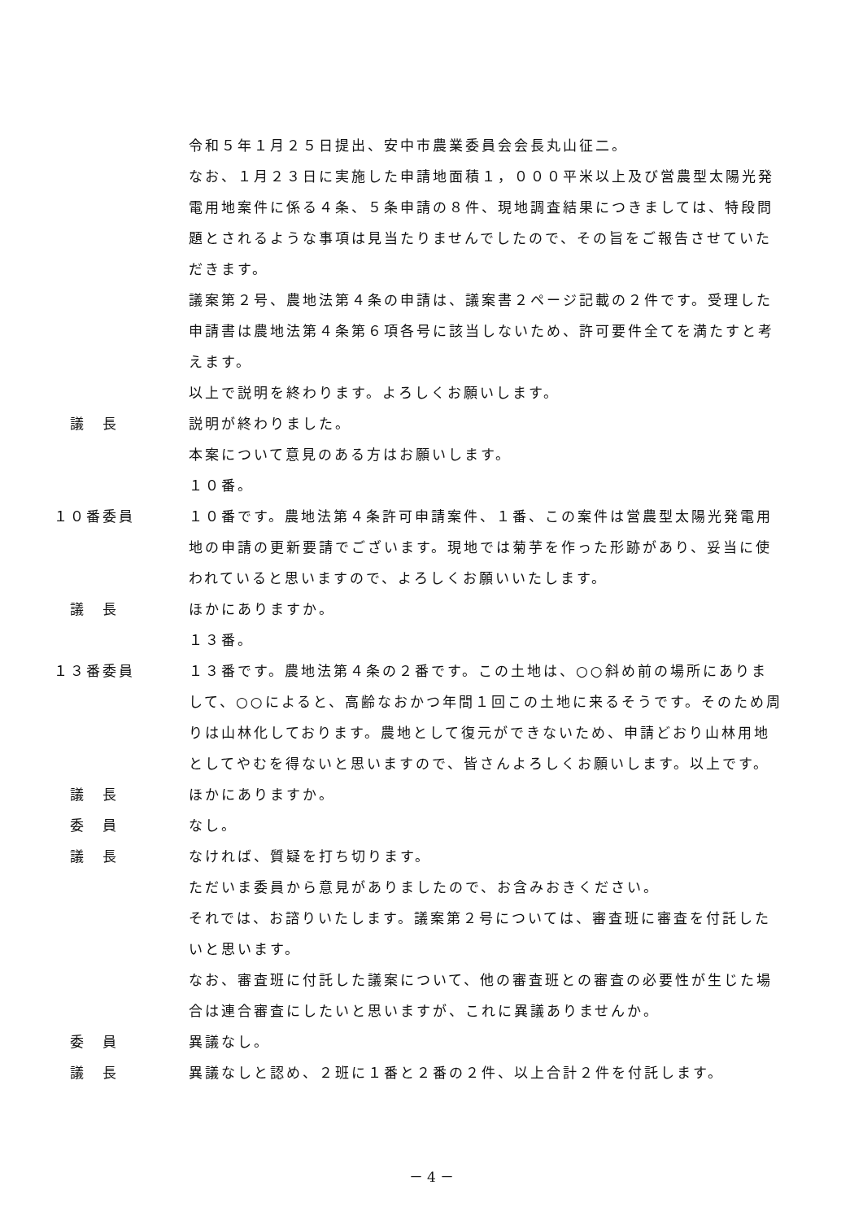令和５年１月２５日提出、安中市農業委員会会長丸山征二。
なお、１月２３日に実施した申請地面積１，０００平米以上及び営農型太陽光発電用地案件に係る４条、５条申請の８件、現地調査結果につきましては、特段問題とされるような事項は見当たりませんでしたので、その旨をご報告させていただきます。
議案第２号、農地法第４条の申請は、議案書２ページ記載の２件です。受理した申請書は農地法第４条第６項各号に該当しないため、許可要件全てを満たすと考えます。
以上で説明を終わります。よろしくお願いします。
議　長 説明が終わりました。
本案について意見のある方はお願いします。
１０番。
１０番委員 １０番です。農地法第４条許可申請案件、１番、この案件は営農型太陽光発電用地の申請の更新要請でございます。現地では菊芋を作った形跡があり、妥当に使われていると思いますので、よろしくお願いいたします。
議　長 ほかにありますか。
１３番。
１３番委員 １３番です。農地法第４条の２番です。この土地は、○○斜め前の場所にありまして、○○によると、高齢なおかつ年間１回この土地に来るそうです。そのため周りは山林化しております。農地として復元ができないため、申請どおり山林用地としてやむを得ないと思いますので、皆さんよろしくお願いします。以上です。
議　長 ほかにありますか。
委　員 なし。
議　長 なければ、質疑を打ち切ります。
ただいま委員から意見がありましたので、お含みおきください。
それでは、お諮りいたします。議案第２号については、審査班に審査を付託したいと思います。
なお、審査班に付託した議案について、他の審査班との審査の必要性が生じた場合は連合審査にしたいと思いますが、これに異議ありませんか。
委　員 異議なし。
議　長 異議なしと認め、２班に１番と２番の２件、以上合計２件を付託します。
－ 4 －